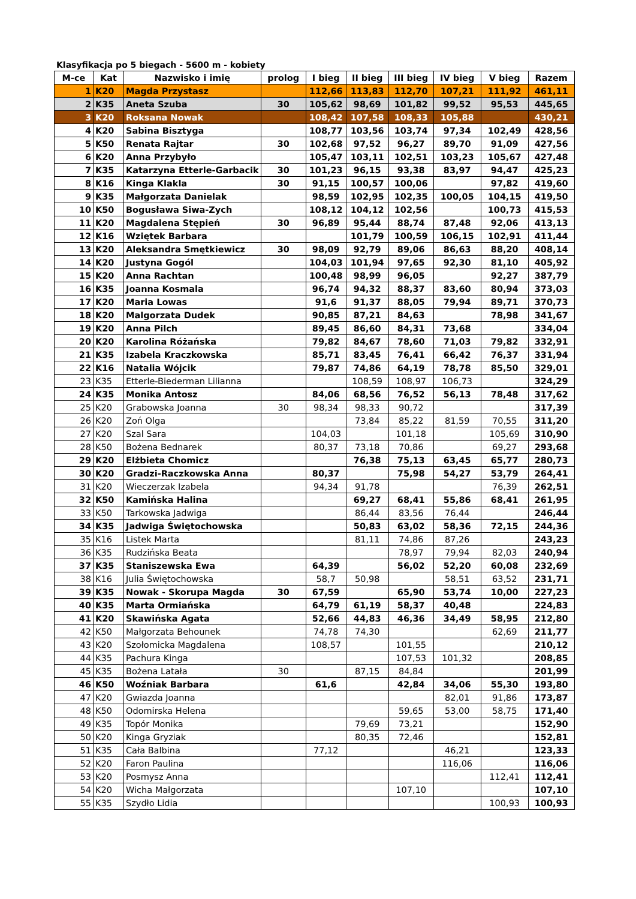Klasyfikacja po 5 biegach - 5600 m - kobiety
| M-ce | Kat | Nazwisko i imię | prolog | I bieg | II bieg | III bieg | IV bieg | V bieg | Razem |
| --- | --- | --- | --- | --- | --- | --- | --- | --- | --- |
| 1 | K20 | Magda Przystasz | | 112,66 | 113,83 | 112,70 | 107,21 | 111,92 | 461,11 |
| 2 | K35 | Aneta Szuba | 30 | 105,62 | 98,69 | 101,82 | 99,52 | 95,53 | 445,65 |
| 3 | K20 | Roksana Nowak | | 108,42 | 107,58 | 108,33 | 105,88 | | 430,21 |
| 4 | K20 | Sabina Bisztyga | | 108,77 | 103,56 | 103,74 | 97,34 | 102,49 | 428,56 |
| 5 | K50 | Renata Rajtar | 30 | 102,68 | 97,52 | 96,27 | 89,70 | 91,09 | 427,56 |
| 6 | K20 | Anna Przybyło | | 105,47 | 103,11 | 102,51 | 103,23 | 105,67 | 427,48 |
| 7 | K35 | Katarzyna Etterle-Garbacik | 30 | 101,23 | 96,15 | 93,38 | 83,97 | 94,47 | 425,23 |
| 8 | K16 | Kinga Klakla | 30 | 91,15 | 100,57 | 100,06 | | 97,82 | 419,60 |
| 9 | K35 | Małgorzata Danielak | | 98,59 | 102,95 | 102,35 | 100,05 | 104,15 | 419,50 |
| 10 | K50 | Bogusława Siwa-Zych | | 108,12 | 104,12 | 102,56 | | 100,73 | 415,53 |
| 11 | K20 | Magdalena Stępień | 30 | 96,89 | 95,44 | 88,74 | 87,48 | 92,06 | 413,13 |
| 12 | K16 | Wziętek Barbara | | | 101,79 | 100,59 | 106,15 | 102,91 | 411,44 |
| 13 | K20 | Aleksandra Smętkiewicz | 30 | 98,09 | 92,79 | 89,06 | 86,63 | 88,20 | 408,14 |
| 14 | K20 | Justyna Gogól | | 104,03 | 101,94 | 97,65 | 92,30 | 81,10 | 405,92 |
| 15 | K20 | Anna Rachtan | | 100,48 | 98,99 | 96,05 | | 92,27 | 387,79 |
| 16 | K35 | Joanna Kosmala | | 96,74 | 94,32 | 88,37 | 83,60 | 80,94 | 373,03 |
| 17 | K20 | Maria Lowas | | 91,6 | 91,37 | 88,05 | 79,94 | 89,71 | 370,73 |
| 18 | K20 | Malgorzata Dudek | | 90,85 | 87,21 | 84,63 | | 78,98 | 341,67 |
| 19 | K20 | Anna Pilch | | 89,45 | 86,60 | 84,31 | 73,68 | | 334,04 |
| 20 | K20 | Karolina Różańska | | 79,82 | 84,67 | 78,60 | 71,03 | 79,82 | 332,91 |
| 21 | K35 | Izabela Kraczkowska | | 85,71 | 83,45 | 76,41 | 66,42 | 76,37 | 331,94 |
| 22 | K16 | Natalia Wójcik | | 79,87 | 74,86 | 64,19 | 78,78 | 85,50 | 329,01 |
| 23 | K35 | Etterle-Biederman Lilianna | | | 108,59 | 108,97 | 106,73 | | 324,29 |
| 24 | K35 | Monika Antosz | | 84,06 | 68,56 | 76,52 | 56,13 | 78,48 | 317,62 |
| 25 | K20 | Grabowska Joanna | 30 | 98,34 | 98,33 | 90,72 | | | 317,39 |
| 26 | K20 | Zoń Olga | | | 73,84 | 85,22 | 81,59 | 70,55 | 311,20 |
| 27 | K20 | Szal Sara | | 104,03 | | 101,18 | | 105,69 | 310,90 |
| 28 | K50 | Bożena Bednarek | | 80,37 | 73,18 | 70,86 | | 69,27 | 293,68 |
| 29 | K20 | Elżbieta Chomicz | | | 76,38 | 75,13 | 63,45 | 65,77 | 280,73 |
| 30 | K20 | Gradzi-Raczkowska Anna | | 80,37 | | 75,98 | 54,27 | 53,79 | 264,41 |
| 31 | K20 | Wieczerzak Izabela | | 94,34 | 91,78 | | | 76,39 | 262,51 |
| 32 | K50 | Kamińska Halina | | | 69,27 | 68,41 | 55,86 | 68,41 | 261,95 |
| 33 | K50 | Tarkowska Jadwiga | | | 86,44 | 83,56 | 76,44 | | 246,44 |
| 34 | K35 | Jadwiga Świętochowska | | | 50,83 | 63,02 | 58,36 | 72,15 | 244,36 |
| 35 | K16 | Listek Marta | | | 81,11 | 74,86 | 87,26 | | 243,23 |
| 36 | K35 | Rudzińska Beata | | | | 78,97 | 79,94 | 82,03 | 240,94 |
| 37 | K35 | Staniszewska Ewa | | 64,39 | | 56,02 | 52,20 | 60,08 | 232,69 |
| 38 | K16 | Julia Świętochowska | | 58,7 | 50,98 | | 58,51 | 63,52 | 231,71 |
| 39 | K35 | Nowak - Skorupa Magda | 30 | 67,59 | | 65,90 | 53,74 | 10,00 | 227,23 |
| 40 | K35 | Marta Ormiańska | | 64,79 | 61,19 | 58,37 | 40,48 | | 224,83 |
| 41 | K20 | Skawińska Agata | | 52,66 | 44,83 | 46,36 | 34,49 | 58,95 | 212,80 |
| 42 | K50 | Małgorzata Behounek | | 74,78 | 74,30 | | | 62,69 | 211,77 |
| 43 | K20 | Szołomicka Magdalena | | 108,57 | | 101,55 | | | 210,12 |
| 44 | K35 | Pachura Kinga | | | | 107,53 | 101,32 | | 208,85 |
| 45 | K35 | Bożena Latała | 30 | | 87,15 | 84,84 | | | 201,99 |
| 46 | K50 | Woźniak Barbara | | 61,6 | | 42,84 | 34,06 | 55,30 | 193,80 |
| 47 | K20 | Gwiazda Joanna | | | | | 82,01 | 91,86 | 173,87 |
| 48 | K50 | Odomirska Helena | | | | 59,65 | 53,00 | 58,75 | 171,40 |
| 49 | K35 | Topór Monika | | | 79,69 | 73,21 | | | 152,90 |
| 50 | K20 | Kinga Gryziak | | | 80,35 | 72,46 | | | 152,81 |
| 51 | K35 | Cała Balbina | | 77,12 | | | 46,21 | | 123,33 |
| 52 | K20 | Faron Paulina | | | | | 116,06 | | 116,06 |
| 53 | K20 | Posmysz Anna | | | | | | 112,41 | 112,41 |
| 54 | K20 | Wicha Małgorzata | | | | 107,10 | | | 107,10 |
| 55 | K35 | Szydło Lidia | | | | | | 100,93 | 100,93 |